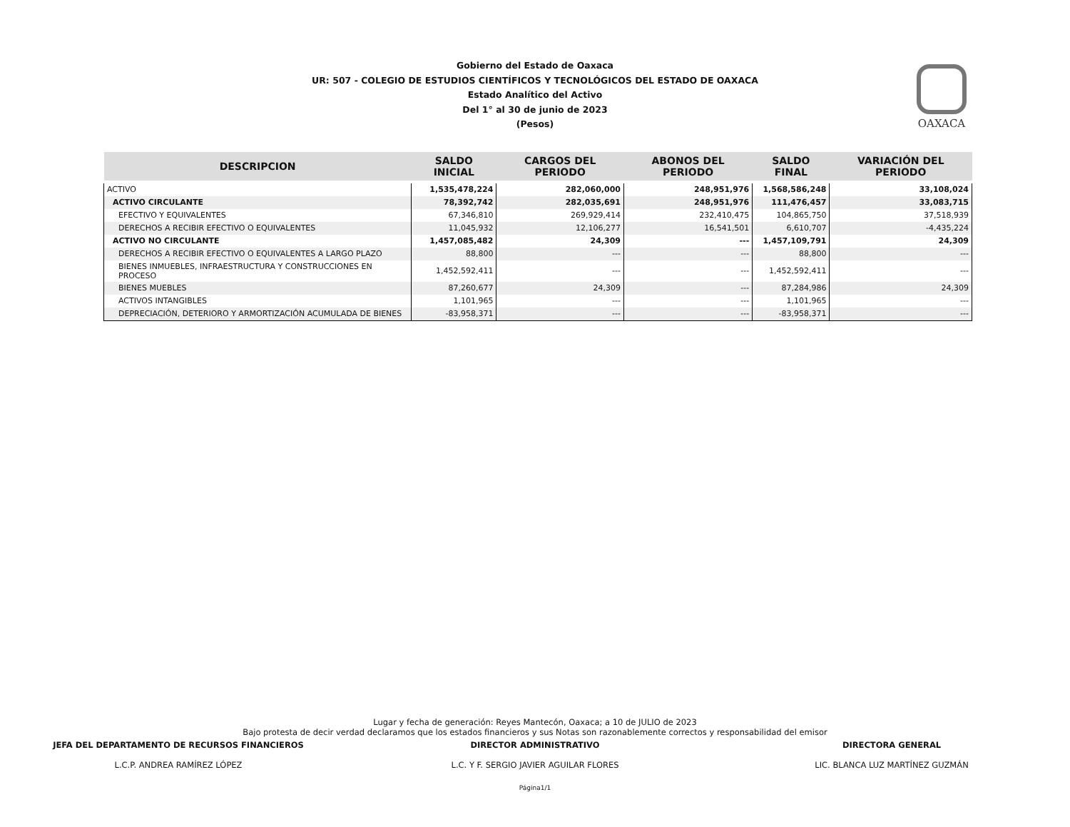OAXACA
Gobierno del Estado de Oaxaca
UR: 507 - COLEGIO DE ESTUDIOS CIENTÍFICOS Y TECNOLÓGICOS DEL ESTADO DE OAXACA
Estado Analítico del Activo
Del 1° al 30 de junio de 2023
(Pesos)
| DESCRIPCION | SALDO INICIAL | CARGOS DEL PERIODO | ABONOS DEL PERIODO | SALDO FINAL | VARIACIÓN DEL PERIODO |
| --- | --- | --- | --- | --- | --- |
| ACTIVO | 1,535,478,224 | 282,060,000 | 248,951,976 | 1,568,586,248 | 33,108,024 |
| ACTIVO CIRCULANTE | 78,392,742 | 282,035,691 | 248,951,976 | 111,476,457 | 33,083,715 |
| EFECTIVO Y EQUIVALENTES | 67,346,810 | 269,929,414 | 232,410,475 | 104,865,750 | 37,518,939 |
| DERECHOS A RECIBIR EFECTIVO O EQUIVALENTES | 11,045,932 | 12,106,277 | 16,541,501 | 6,610,707 | -4,435,224 |
| ACTIVO NO CIRCULANTE | 1,457,085,482 | 24,309 | --- | 1,457,109,791 | 24,309 |
| DERECHOS A RECIBIR EFECTIVO O EQUIVALENTES A LARGO PLAZO | 88,800 | --- | --- | 88,800 | --- |
| BIENES INMUEBLES, INFRAESTRUCTURA Y CONSTRUCCIONES EN PROCESO | 1,452,592,411 | --- | --- | 1,452,592,411 | --- |
| BIENES MUEBLES | 87,260,677 | 24,309 | --- | 87,284,986 | 24,309 |
| ACTIVOS INTANGIBLES | 1,101,965 | --- | --- | 1,101,965 | --- |
| DEPRECIACIÓN, DETERIORO Y ARMORTIZACIÓN ACUMULADA DE BIENES | -83,958,371 | --- | --- | -83,958,371 | --- |
Lugar y fecha de generación: Reyes Mantecón, Oaxaca; a 10 de JULIO de 2023
Bajo protesta de decir verdad declaramos que los estados financieros y sus Notas son razonablemente correctos y responsabilidad del emisor
JEFA DEL DEPARTAMENTO DE RECURSOS FINANCIEROS
L.C.P. ANDREA RAMÍREZ LÓPEZ
DIRECTOR ADMINISTRATIVO
L.C. Y F. SERGIO JAVIER AGUILAR FLORES
DIRECTORA GENERAL
LIC. BLANCA LUZ MARTÍNEZ GUZMÁN
Página1/1